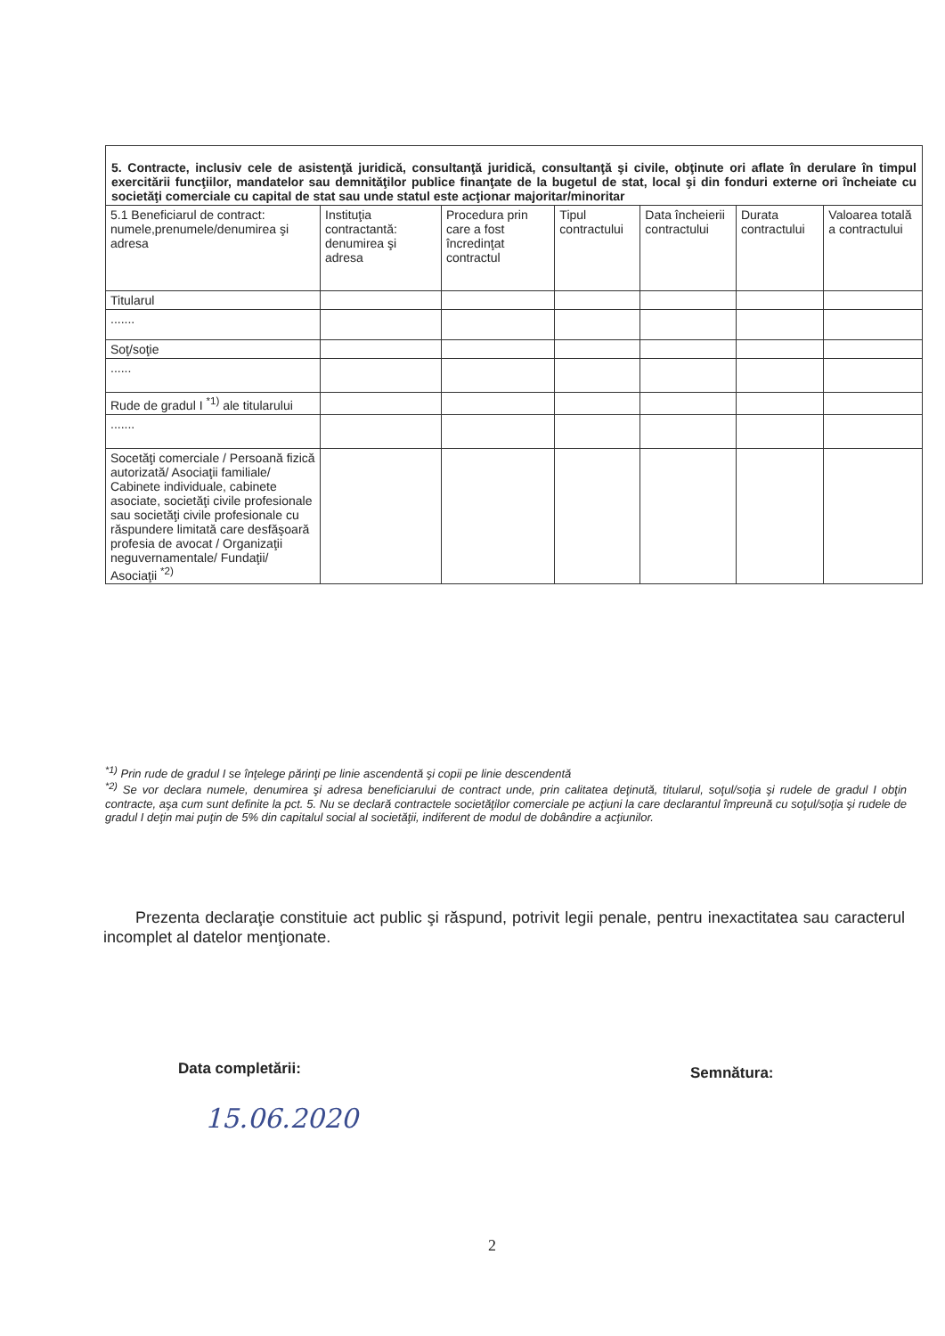| 5. Contracte, inclusiv cele de asistenţă juridică, consultanţă juridică, consultanţă şi civile, obţinute ori aflate în derulare în timpul exercitării funcţiilor, mandatelor sau demnităţilor publice finanţate de la bugetul de stat, local şi din fonduri externe ori încheiate cu societăţi comerciale cu capital de stat sau unde statul este acţionar majoritar/minoritar | | | | | | |
| 5.1 Beneficiarul de contract: numele,prenumele/denumirea şi adresa | Instituţia contractantă: denumirea şi adresa | Procedura prin care a fost încredinţat contractul | Tipul contractului | Data încheierii contractului | Durata contractului | Valoarea totală a contractului |
| Titularul | | | | | | |
| ....... | | | | | | |
| Soţ/soţie | | | | | | |
| ...... | | | | | | |
| Rude de gradul I <sup>*1)</sup> ale titularului | | | | | | |
| ....... | | | | | | |
| Socetăţi comerciale / Persoană fizică autorizată/ Asociaţii familiale/ Cabinete individuale, cabinete asociate, societăţi civile profesionale sau societăţi civile profesionale cu răspundere limitată care desfăşoară profesia de avocat / Organizaţii neguvernamentale/ Fundaţii/ Asociaţii <sup>*2)</sup> | | | | | | |
<sup>*1)</sup> Prin rude de gradul I se înţelege părinţi pe linie ascendentă şi copii pe linie descendentă
<sup>*2)</sup> Se vor declara numele, denumirea şi adresa beneficiarului de contract unde, prin calitatea deţinută, titularul, soţul/soţia şi rudele de gradul I obţin contracte, aşa cum sunt definite la pct. 5. Nu se declară contractele societăţilor comerciale pe acţiuni la care declarantul împreună cu soţul/soţia şi rudele de gradul I deţin mai puţin de 5% din capitalul social al societăţii, indiferent de modul de dobândire a acţiunilor.
Prezenta declaraţie constituie act public şi răspund, potrivit legii penale, pentru inexactitatea sau caracterul incomplet al datelor menţionate.
Data completării: Semnătura:
15.06.2020
2